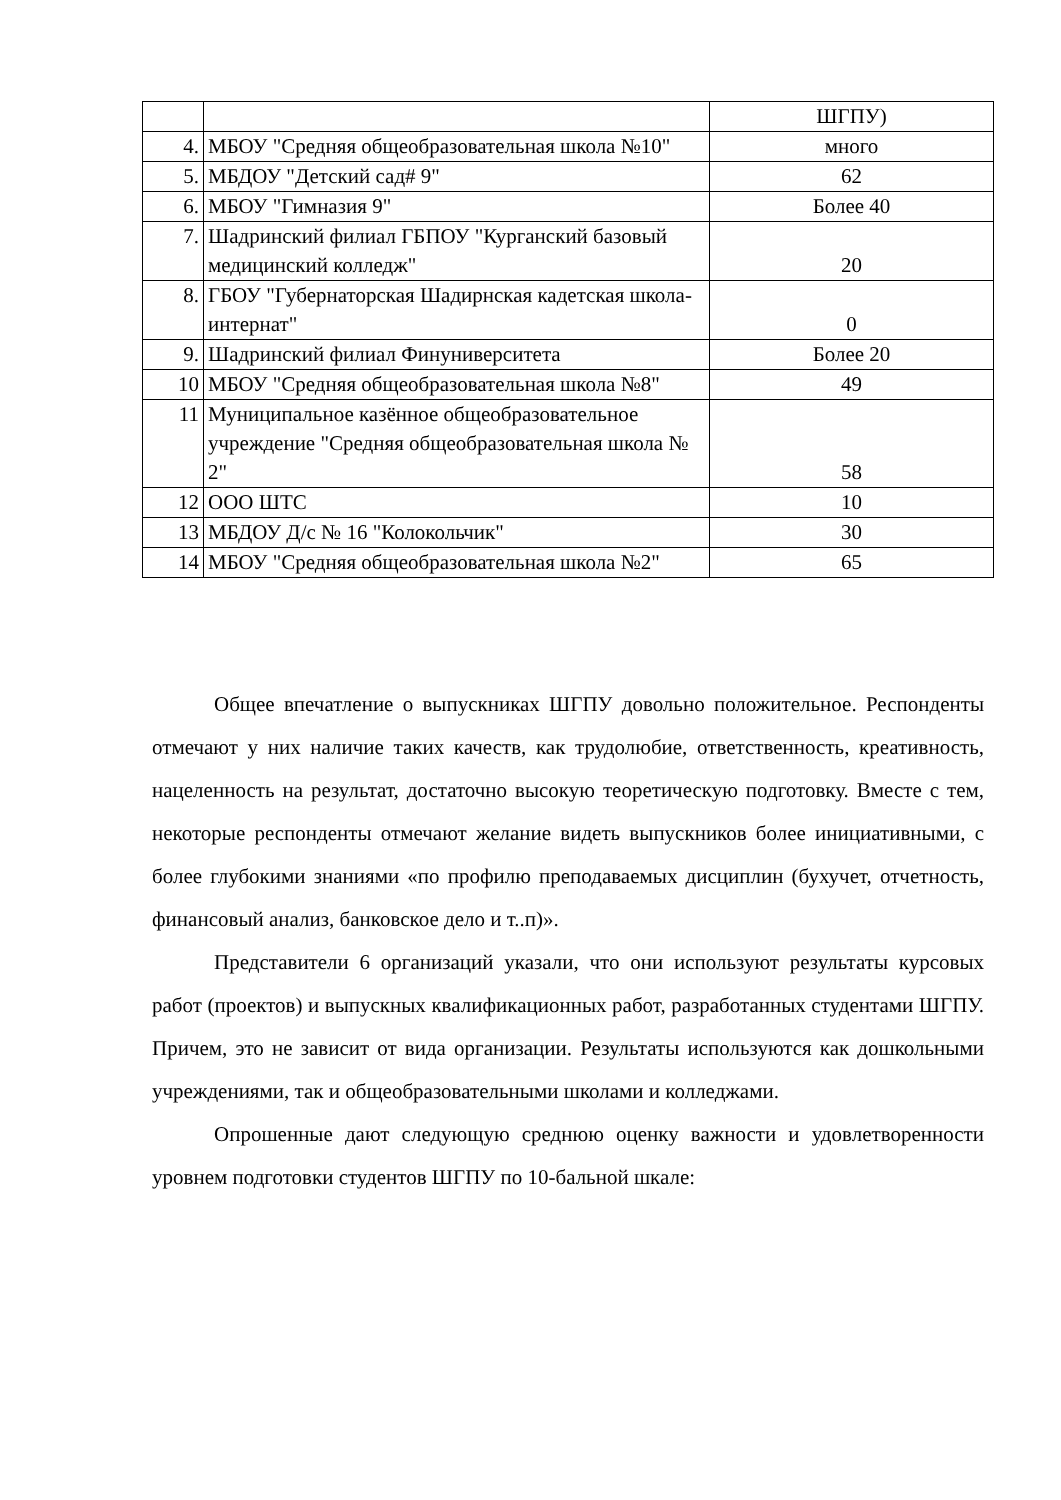| | | ШГПУ) |
| 4. | МБОУ "Средняя общеобразовательная школа №10" | много |
| 5. | МБДОУ "Детский сад# 9" | 62 |
| 6. | МБОУ "Гимназия 9" | Более 40 |
| 7. | Шадринский филиал ГБПОУ "Курганский базовый медицинский колледж" | 20 |
| 8. | ГБОУ "Губернаторская Шадирнская кадетская школа-интернат" | 0 |
| 9. | Шадринский филиал Финуниверситета | Более 20 |
| 10 | МБОУ "Средняя общеобразовательная школа №8" | 49 |
| 11 | Муниципальное казённое общеобразовательное учреждение "Средняя общеобразовательная школа № 2" | 58 |
| 12 | ООО ШТС | 10 |
| 13 | МБДОУ Д/с № 16 "Колокольчик" | 30 |
| 14 | МБОУ "Средняя общеобразовательная школа №2" | 65 |
Общее впечатление о выпускниках ШГПУ довольно положительное. Респонденты отмечают у них наличие таких качеств, как трудолюбие, ответственность, креативность, нацеленность на результат, достаточно высокую теоретическую подготовку. Вместе с тем, некоторые респонденты отмечают желание видеть выпускников более инициативными, с более глубокими знаниями «по профилю преподаваемых дисциплин (бухучет, отчетность, финансовый анализ, банковское дело и т..п)».
Представители 6 организаций указали, что они используют результаты курсовых работ (проектов) и выпускных квалификационных работ, разработанных студентами ШГПУ. Причем, это не зависит от вида организации. Результаты используются как дошкольными учреждениями, так и общеобразовательными школами и колледжами.
Опрошенные дают следующую среднюю оценку важности и удовлетворенности уровнем подготовки студентов ШГПУ по 10-бальной шкале: